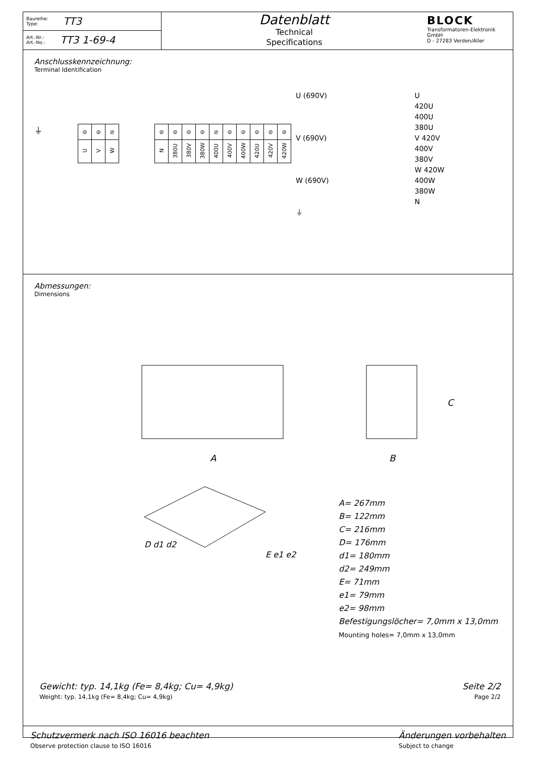Baureihe:
Type: TT3
Art.-Nr.:
Art.-No.: TT3 1-69-4
Datenblatt
Technical
Specifications
BLOCK
Transformatoren-Elektronik
GmbH
D - 27283 Verden/Aller
Anschlusskennzeichnung:
Terminal Identification
⏚
| ⊘ | ⊘ | ⊘ |
| U | V | W |
| ⊘ | ⊘ | ⊘ | ⊘ | ⊘ | ⊘ | ⊘ | ⊘ | ⊘ | ⊘ |
| N | 380U | 380V | 380W | 400U | 400V | 400W | 420U | 420V | 420W |
U (690V)
V (690V)
W (690V)
⏚
U
420U
400U
380U
V 420V
400V
380V
W 420W
400W
380W
N
Abmessungen:
Dimensions
A
B
C
D d1 d2
E e1 e2
A= 267mm
B= 122mm
C= 216mm
D= 176mm
d1= 180mm
d2= 249mm
E= 71mm
e1= 79mm
e2= 98mm
Befestigungslöcher= 7,0mm x 13,0mm
Mounting holes= 7,0mm x 13,0mm
Gewicht: typ. 14,1kg (Fe= 8,4kg; Cu= 4,9kg)
Weight: typ. 14,1kg (Fe= 8,4kg; Cu= 4,9kg)
Seite 2/2
Page 2/2
Schutzvermerk nach ISO 16016 beachten
Observe protection clause to ISO 16016
Änderungen vorbehalten
Subject to change